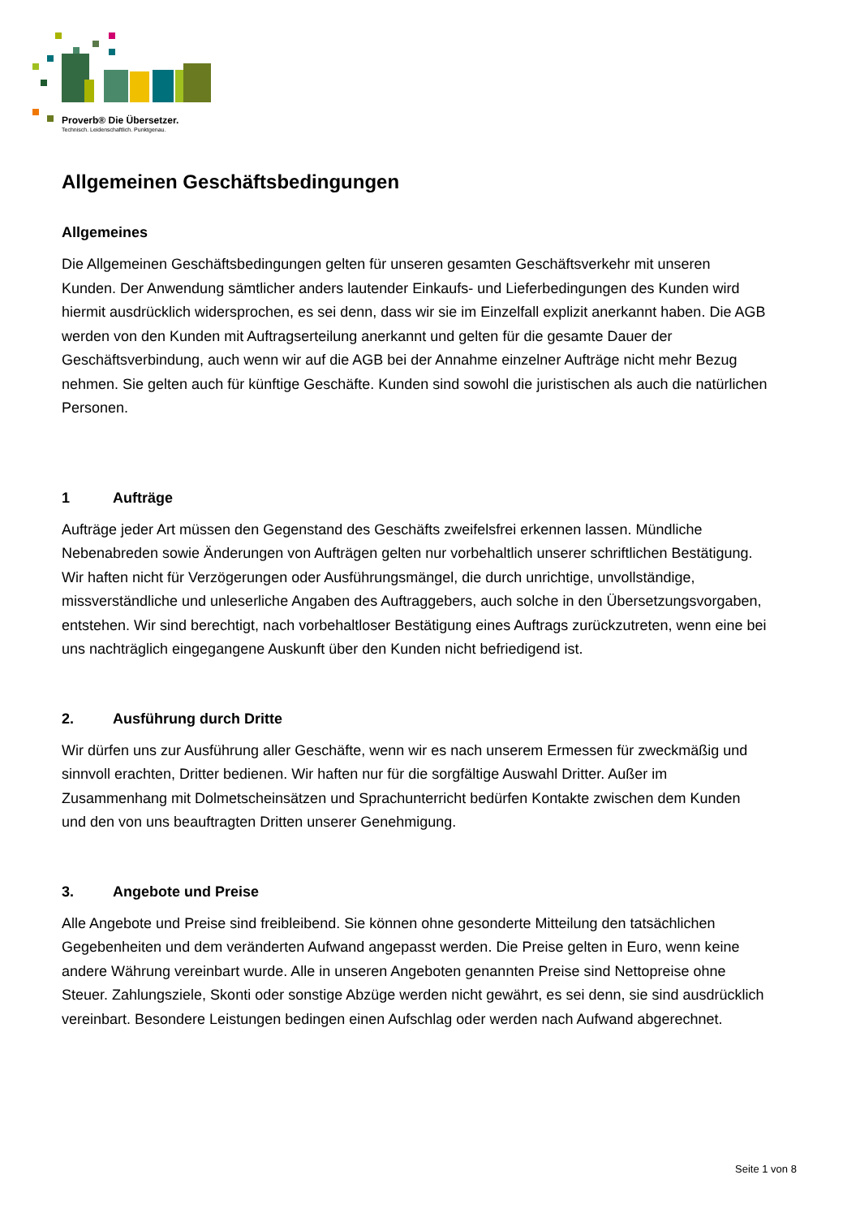Proverb® Die Übersetzer.
Technisch. Leidenschaftlich. Punktgenau.
Allgemeinen Geschäftsbedingungen
Allgemeines
Die Allgemeinen Geschäftsbedingungen gelten für unseren gesamten Geschäftsverkehr mit unseren Kunden. Der Anwendung sämtlicher anders lautender Einkaufs- und Lieferbedingungen des Kunden wird hiermit ausdrücklich widersprochen, es sei denn, dass wir sie im Einzelfall explizit anerkannt haben. Die AGB werden von den Kunden mit Auftragserteilung anerkannt und gelten für die gesamte Dauer der Geschäftsverbindung, auch wenn wir auf die AGB bei der Annahme einzelner Aufträge nicht mehr Bezug nehmen. Sie gelten auch für künftige Geschäfte. Kunden sind sowohl die juristischen als auch die natürlichen Personen.
1 Aufträge
Aufträge jeder Art müssen den Gegenstand des Geschäfts zweifelsfrei erkennen lassen. Mündliche Nebenabreden sowie Änderungen von Aufträgen gelten nur vorbehaltlich unserer schriftlichen Bestätigung. Wir haften nicht für Verzögerungen oder Ausführungsmängel, die durch unrichtige, unvollständige, missverständliche und unleserliche Angaben des Auftraggebers, auch solche in den Übersetzungsvorgaben, entstehen. Wir sind berechtigt, nach vorbehaltloser Bestätigung eines Auftrags zurückzutreten, wenn eine bei uns nachträglich eingegangene Auskunft über den Kunden nicht befriedigend ist.
2. Ausführung durch Dritte
Wir dürfen uns zur Ausführung aller Geschäfte, wenn wir es nach unserem Ermessen für zweckmäßig und sinnvoll erachten, Dritter bedienen. Wir haften nur für die sorgfältige Auswahl Dritter. Außer im Zusammenhang mit Dolmetscheinsätzen und Sprachunterricht bedürfen Kontakte zwischen dem Kunden und den von uns beauftragten Dritten unserer Genehmigung.
3. Angebote und Preise
Alle Angebote und Preise sind freibleibend. Sie können ohne gesonderte Mitteilung den tatsächlichen Gegebenheiten und dem veränderten Aufwand angepasst werden. Die Preise gelten in Euro, wenn keine andere Währung vereinbart wurde. Alle in unseren Angeboten genannten Preise sind Nettopreise ohne Steuer. Zahlungsziele, Skonti oder sonstige Abzüge werden nicht gewährt, es sei denn, sie sind ausdrücklich vereinbart. Besondere Leistungen bedingen einen Aufschlag oder werden nach Aufwand abgerechnet.
Seite 1 von 8